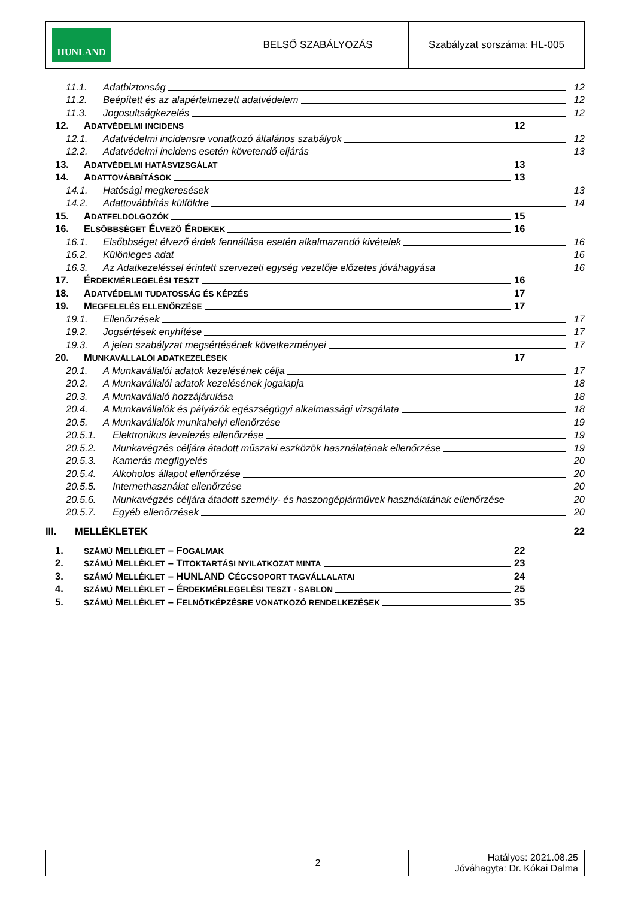| HUNLAND | BELSŐ SZABÁLYOZÁS | Szabályzat sorszáma: HL-005 |
11.1. Adatbiztonság 12
11.2. Beépített és az alapértelmezett adatvédelem 12
11.3. Jogosultságkezelés 12
12. ADATVÉDELMI INCIDENS 12
12.1. Adatvédelmi incidensre vonatkozó általános szabályok 12
12.2. Adatvédelmi incidens esetén követendő eljárás 13
13. ADATVÉDELMI HATÁSVIZSGÁLAT 13
14. ADATTOVÁBBÍTÁSOK 13
14.1. Hatósági megkeresések 13
14.2. Adattovábbítás külföldre 14
15. ADATFELDOLGOZÓK 15
16. ELSŐBBSÉGET ÉLVEZŐ ÉRDEKEK 16
16.1. Elsőbbséget élvező érdek fennállása esetén alkalmazandó kivételek 16
16.2. Különleges adat 16
16.3. Az Adatkezeléssel érintett szervezeti egység vezetője előzetes jóváhagyása 16
17. ÉRDEKMÉRLEGELÉSI TESZT 16
18. ADATVÉDELMI TUDATOSSÁG ÉS KÉPZÉS 17
19. MEGFELELÉS ELLENŐRZÉSE 17
19.1. Ellenőrzések 17
19.2. Jogsértések enyhítése 17
19.3. A jelen szabályzat megsértésének következményei 17
20. MUNKAVÁLLALÓI ADATKEZELÉSEK 17
20.1. A Munkavállalói adatok kezelésének célja 17
20.2. A Munkavállalói adatok kezelésének jogalapja 18
20.3. A Munkavállaló hozzájárulása 18
20.4. A Munkavállalók és pályázók egészségügyi alkalmassági vizsgálata 18
20.5. A Munkavállalók munkahelyi ellenőrzése 19
20.5.1. Elektronikus levelezés ellenőrzése 19
20.5.2. Munkavégzés céljára átadott műszaki eszközök használatának ellenőrzése 19
20.5.3. Kamerás megfigyelés 20
20.5.4. Alkoholos állapot ellenőrzése 20
20.5.5. Internethasználat ellenőrzése 20
20.5.6. Munkavégzés céljára átadott személy- és haszongépjárművek használatának ellenőrzése 20
20.5.7. Egyéb ellenőrzések 20
III. MELLÉKLETEK 22
1. SZÁMÚ MELLÉKLET – FOGALMAK 22
2. SZÁMÚ MELLÉKLET – TITOKTARTÁSI NYILATKOZAT MINTA 23
3. SZÁMÚ MELLÉKLET – HUNLAND CÉGCSOPORT TAGVÁLLALATAI 24
4. SZÁMÚ MELLÉKLET – ÉRDEKMÉRLEGELÉSI TESZT - SABLON 25
5. SZÁMÚ MELLÉKLET – FELNŐTKÉPZÉSRE VONATKOZÓ RENDELKEZÉSEK 35
| | 2 | Hatályos: 2021.08.25 Jóváhagyta: Dr. Kókai Dalma |